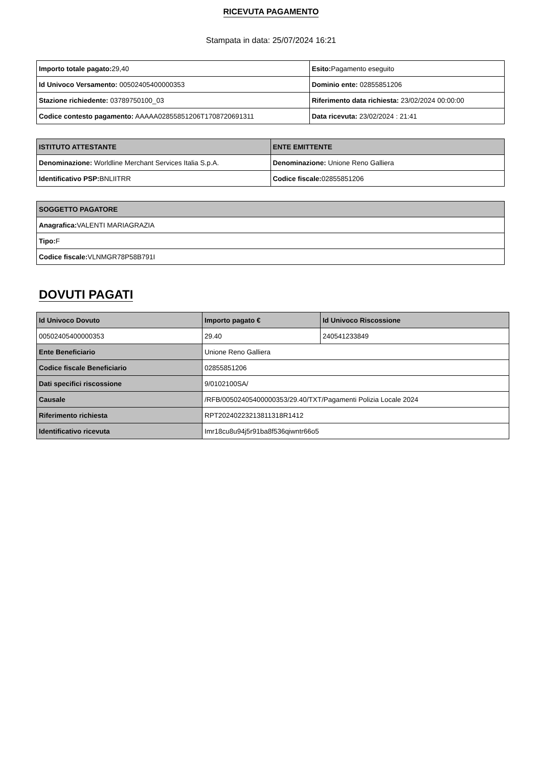RICEVUTA PAGAMENTO
Stampata in data: 25/07/2024 16:21
| Importo totale pagato: 29,40 | Esito: Pagamento eseguito |
| Id Univoco Versamento: 00502405400000353 | Dominio ente: 02855851206 |
| Stazione richiedente: 03789750100_03 | Riferimento data richiesta: 23/02/2024 00:00:00 |
| Codice contesto pagamento: AAAAA02855851206T1708720691311 | Data ricevuta: 23/02/2024 : 21:41 |
| ISTITUTO ATTESTANTE | ENTE EMITTENTE |
| --- | --- |
| Denominazione: Worldline Merchant Services Italia S.p.A. | Denominazione: Unione Reno Galliera |
| Identificativo PSP: BNLIITRR | Codice fiscale: 02855851206 |
| SOGGETTO PAGATORE |
| --- |
| Anagrafica: VALENTI MARIAGRAZIA |
| Tipo: F |
| Codice fiscale: VLNMGR78P58B791I |
DOVUTI PAGATI
| Id Univoco Dovuto | Importo pagato € | Id Univoco Riscossione |
| --- | --- | --- |
| 00502405400000353 | 29.40 | 240541233849 |
| Ente Beneficiario | Unione Reno Galliera | |
| Codice fiscale Beneficiario | 02855851206 | |
| Dati specifici riscossione | 9/0102100SA/ | |
| Causale | /RFB/00502405400000353/29.40/TXT/Pagamenti Polizia Locale 2024 | |
| Riferimento richiesta | RPT20240223213811318R1412 | |
| Identificativo ricevuta | Imr18cu8u94j5r91ba8f536qiwntr66o5 | |